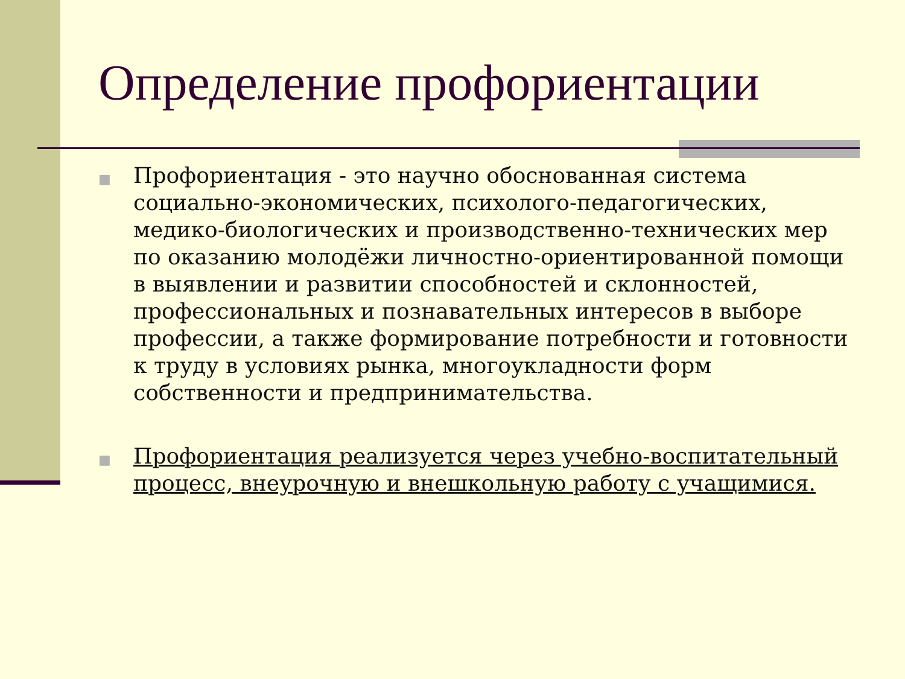Определение профориентации
■
Профориентация - это научно обоснованная система социально-экономических, психолого-педагогических, медико-биологических и производственно-технических мер по оказанию молодёжи личностно-ориентированной помощи в выявлении и развитии способностей и склонностей, профессиональных и познавательных интересов в выборе профессии, а также формирование потребности и готовности к труду в условиях рынка, многоукладности форм собственности и предпринимательства.
■
Профориентация реализуется через учебно-воспитательный процесс, внеурочную и внешкольную работу с учащимися.